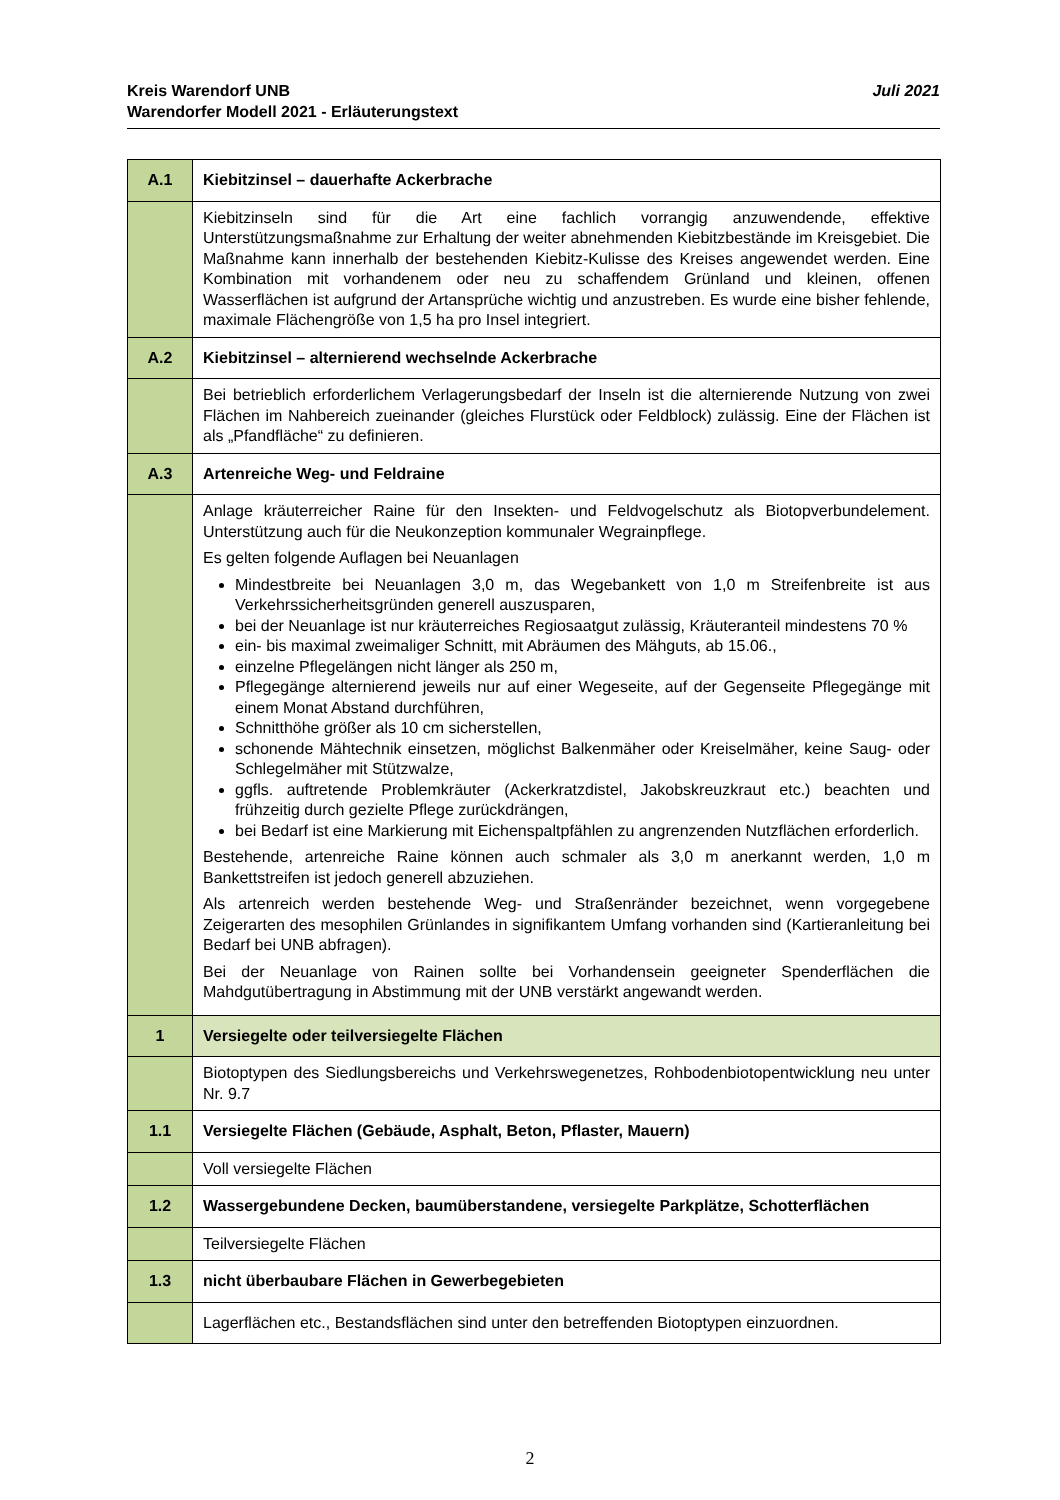Juli 2021 Kreis Warendorf UNB
Warendorfer Modell 2021 - Erläuterungstext
| A.1 | Kiebitzinsel – dauerhafte Ackerbrache |
| | Kiebitzinseln sind für die Art eine fachlich vorrangig anzuwendende, effektive Unterstützungsmaßnahme zur Erhaltung der weiter abnehmenden Kiebitzbestände im Kreisgebiet. Die Maßnahme kann innerhalb der bestehenden Kiebitz-Kulisse des Kreises angewendet werden. Eine Kombination mit vorhandenem oder neu zu schaffendem Grünland und kleinen, offenen Wasserflächen ist aufgrund der Artansprüche wichtig und anzustreben. Es wurde eine bisher fehlende, maximale Flächengröße von 1,5 ha pro Insel integriert. |
| A.2 | Kiebitzinsel – alternierend wechselnde Ackerbrache |
| | Bei betrieblich erforderlichem Verlagerungsbedarf der Inseln ist die alternierende Nutzung von zwei Flächen im Nahbereich zueinander (gleiches Flurstück oder Feldblock) zulässig. Eine der Flächen ist als „Pfandfläche“ zu definieren. |
| A.3 | Artenreiche Weg- und Feldraine |
| | Anlage kräuterreicher Raine für den Insekten- und Feldvogelschutz als Biotopverbundelement. Unterstützung auch für die Neukonzeption kommunaler Wegrainpflege. Es gelten folgende Auflagen bei Neuanlagen Mindestbreite bei Neuanlagen 3,0 m, das Wegebankett von 1,0 m Streifenbreite ist aus Verkehrssicherheitsgründen generell auszusparen, bei der Neuanlage ist nur kräuterreiches Regiosaatgut zulässig, Kräuteranteil mindestens 70 % ein- bis maximal zweimaliger Schnitt, mit Abräumen des Mähguts, ab 15.06., einzelne Pflegelängen nicht länger als 250 m, Pflegegänge alternierend jeweils nur auf einer Wegeseite, auf der Gegenseite Pflegegänge mit einem Monat Abstand durchführen, Schnitthöhe größer als 10 cm sicherstellen, schonende Mähtechnik einsetzen, möglichst Balkenmäher oder Kreiselmäher, keine Saug- oder Schlegelmäher mit Stützwalze, ggfls. auftretende Problemkräuter (Ackerkratzdistel, Jakobskreuzkraut etc.) beachten und frühzeitig durch gezielte Pflege zurückdrängen, bei Bedarf ist eine Markierung mit Eichenspaltpfählen zu angrenzenden Nutzflächen erforderlich. Bestehende, artenreiche Raine können auch schmaler als 3,0 m anerkannt werden, 1,0 m Bankettstreifen ist jedoch generell abzuziehen. Als artenreich werden bestehende Weg- und Straßenränder bezeichnet, wenn vorgegebene Zeigerarten des mesophilen Grünlandes in signifikantem Umfang vorhanden sind (Kartieranleitung bei Bedarf bei UNB abfragen). Bei der Neuanlage von Rainen sollte bei Vorhandensein geeigneter Spenderflächen die Mahdgutübertragung in Abstimmung mit der UNB verstärkt angewandt werden. |
| 1 | Versiegelte oder teilversiegelte Flächen |
| | Biotoptypen des Siedlungsbereichs und Verkehrswegenetzes, Rohbodenbiotopentwicklung neu unter Nr. 9.7 |
| 1.1 | Versiegelte Flächen (Gebäude, Asphalt, Beton, Pflaster, Mauern) |
| | Voll versiegelte Flächen |
| 1.2 | Wassergebundene Decken, baumüberstandene, versiegelte Parkplätze, Schotterflächen |
| | Teilversiegelte Flächen |
| 1.3 | nicht überbaubare Flächen in Gewerbegebieten |
| | Lagerflächen etc., Bestandsflächen sind unter den betreffenden Biotoptypen einzuordnen. |
2